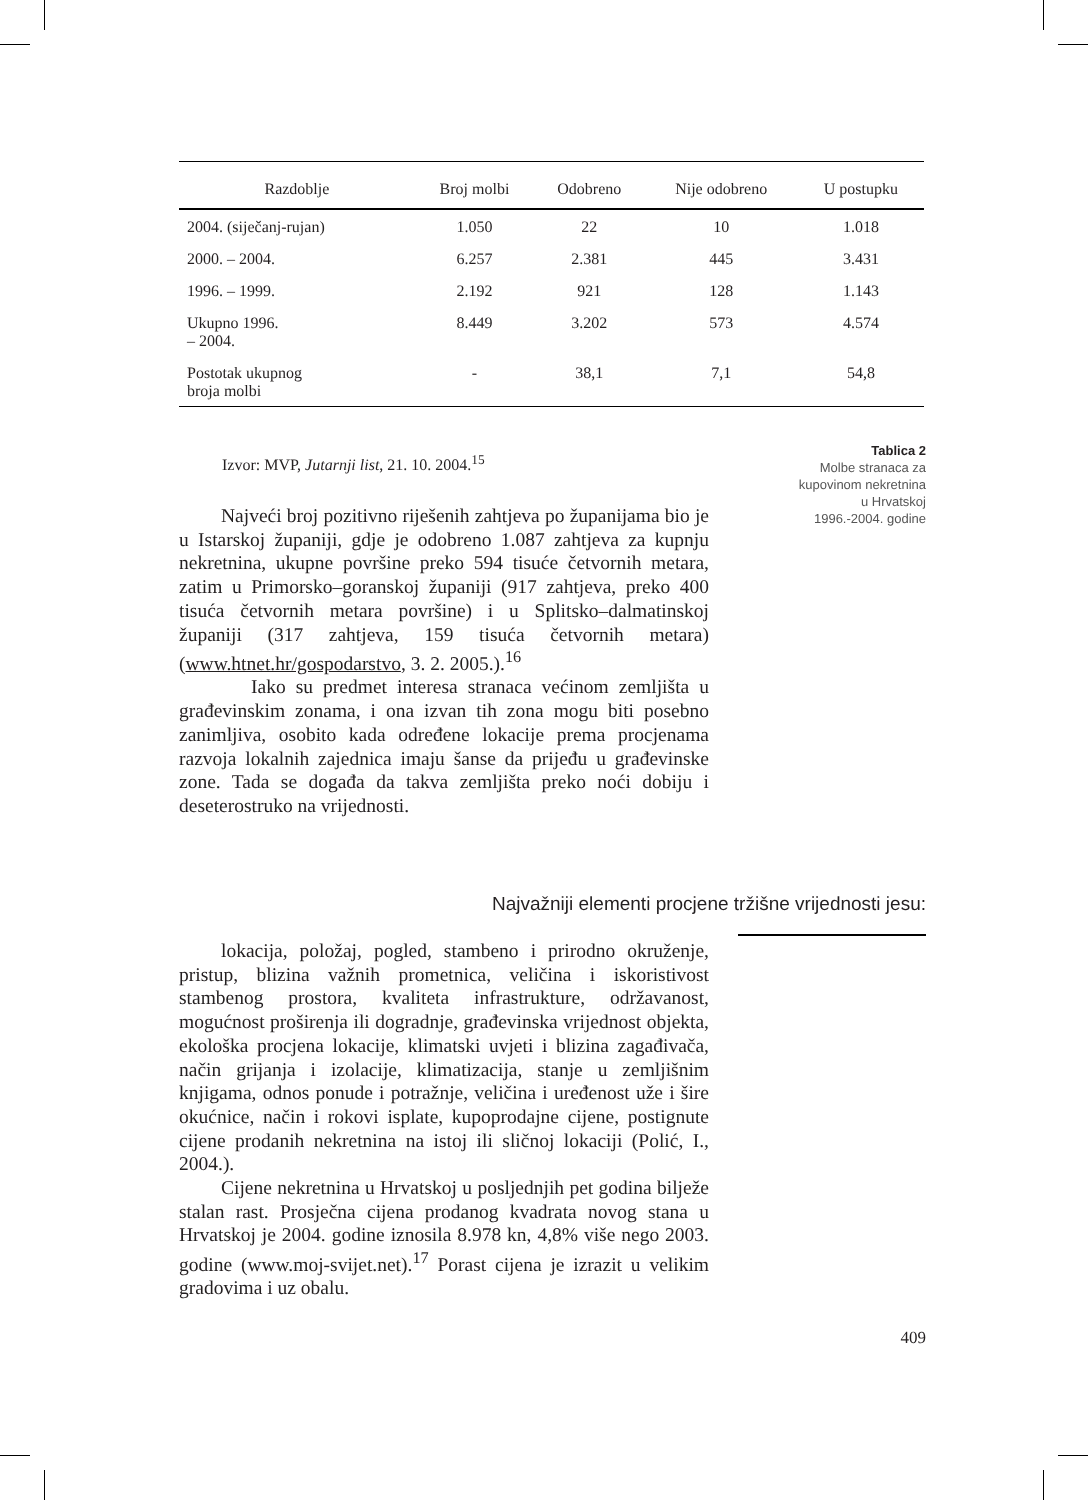| Razdoblje | Broj molbi | Odobreno | Nije odobreno | U postupku |
| --- | --- | --- | --- | --- |
| 2004. (siječanj-rujan) | 1.050 | 22 | 10 | 1.018 |
| 2000. – 2004. | 6.257 | 2.381 | 445 | 3.431 |
| 1996. – 1999. | 2.192 | 921 | 128 | 1.143 |
| Ukupno 1996. – 2004. | 8.449 | 3.202 | 573 | 4.574 |
| Postotak ukupnog broja molbi | - | 38,1 | 7,1 | 54,8 |
Izvor: MVP, Jutarnji list, 21. 10. 2004.<sup>15</sup>
Tablica 2
Molbe stranaca za
kupovinom nekretnina
u Hrvatskoj
1996.-2004. godine
Najveći broj pozitivno riješenih zahtjeva po županijama bio je u Istarskoj županiji, gdje je odobreno 1.087 zahtjeva za kupnju nekretnina, ukupne površine preko 594 tisuće četvornih metara, zatim u Primorsko–goranskoj županiji (917 zahtjeva, preko 400 tisuća četvornih metara površine) i u Splitsko–dalmatinskoj županiji (317 zahtjeva, 159 tisuća četvornih metara) (www.htnet.hr/gospodarstvo, 3. 2. 2005.).<sup>16</sup>
Iako su predmet interesa stranaca većinom zemljišta u građevinskim zonama, i ona izvan tih zona mogu biti posebno zanimljiva, osobito kada određene lokacije prema procjenama razvoja lokalnih zajednica imaju šanse da prijeđu u građevinske zone. Tada se događa da takva zemljišta preko noći dobiju i deseterostruko na vrijednosti.
Najvažniji elementi procjene tržišne vrijednosti jesu:
lokacija, položaj, pogled, stambeno i prirodno okruženje, pristup, blizina važnih prometnica, veličina i iskoristivost stambenog prostora, kvaliteta infrastrukture, održavanost, mogućnost proširenja ili dogradnje, građevinska vrijednost objekta, ekološka procjena lokacije, klimatski uvjeti i blizina zagađivača, način grijanja i izolacije, klimatizacija, stanje u zemljišnim knjigama, odnos ponude i potražnje, veličina i uređenost uže i šire okućnice, način i rokovi isplate, kupoprodajne cijene, postignute cijene prodanih nekretnina na istoj ili sličnoj lokaciji (Polić, I., 2004.).
Cijene nekretnina u Hrvatskoj u posljednjih pet godina bilježe stalan rast. Prosječna cijena prodanog kvadrata novog stana u Hrvatskoj je 2004. godine iznosila 8.978 kn, 4,8% više nego 2003. godine (www.moj-svijet.net).<sup>17</sup> Porast cijena je izrazit u velikim gradovima i uz obalu.
409